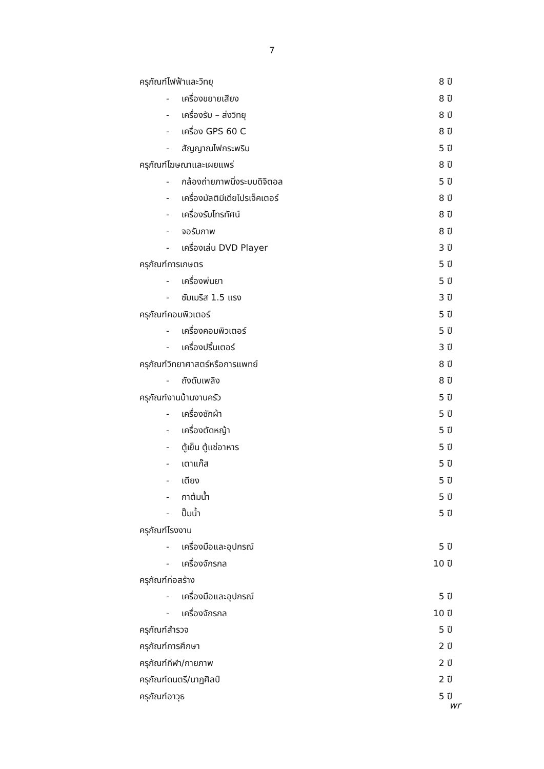7
ครุภัณฑ์ไฟฟ้าและวิทยุ 8 ปี
- เครื่องขยายเสียง 8 ปี
- เครื่องรับ – ส่งวิทยุ 8 ปี
- เครื่อง GPS 60 C 8 ปี
- สัญญาณไฟกระพริบ 5 ปี
ครุภัณฑ์โฆษณาและเผยแพร่ 8 ปี
- กล้องถ่ายภาพนิ่งระบบดิจิตอล 5 ปี
- เครื่องมัลติมีเดียโปรเจ็คเตอร์ 8 ปี
- เครื่องรับโทรทัศน์ 8 ปี
- จอรับภาพ 8 ปี
- เครื่องเล่น DVD Player 3 ปี
ครุภัณฑ์การเกษตร 5 ปี
- เครื่องพ่นยา 5 ปี
- ซัมเมริส 1.5 แรง 3 ปี
ครุภัณฑ์คอมพิวเตอร์ 5 ปี
- เครื่องคอมพิวเตอร์ 5 ปี
- เครื่องปริ้นเตอร์ 3 ปี
ครุภัณฑ์วิทยาศาสตร์หรือการแพทย์ 8 ปี
- ถังดับเพลิง 8 ปี
ครุภัณฑ์งานบ้านงานครัว 5 ปี
- เครื่องซักผ้า 5 ปี
- เครื่องตัดหญ้า 5 ปี
- ตู้เย็น ตู้แช่อาหาร 5 ปี
- เตาแก๊ส 5 ปี
- เตียง 5 ปี
- กาต้มน้ำ 5 ปี
- ปั๊มน้ำ 5 ปี
ครุภัณฑ์โรงงาน
- เครื่องมือและอุปกรณ์ 5 ปี
- เครื่องจักรกล 10 ปี
ครุภัณฑ์ก่อสร้าง
- เครื่องมือและอุปกรณ์ 5 ปี
- เครื่องจักรกล 10 ปี
ครุภัณฑ์สำรวจ 5 ปี
ครุภัณฑ์การศึกษา 2 ปี
ครุภัณฑ์กีฬา/กายภาพ 2 ปี
ครุภัณฑ์ดนตรี/นาฏศิลป์ 2 ปี
ครุภัณฑ์อาวุธ 5 ปี
wr